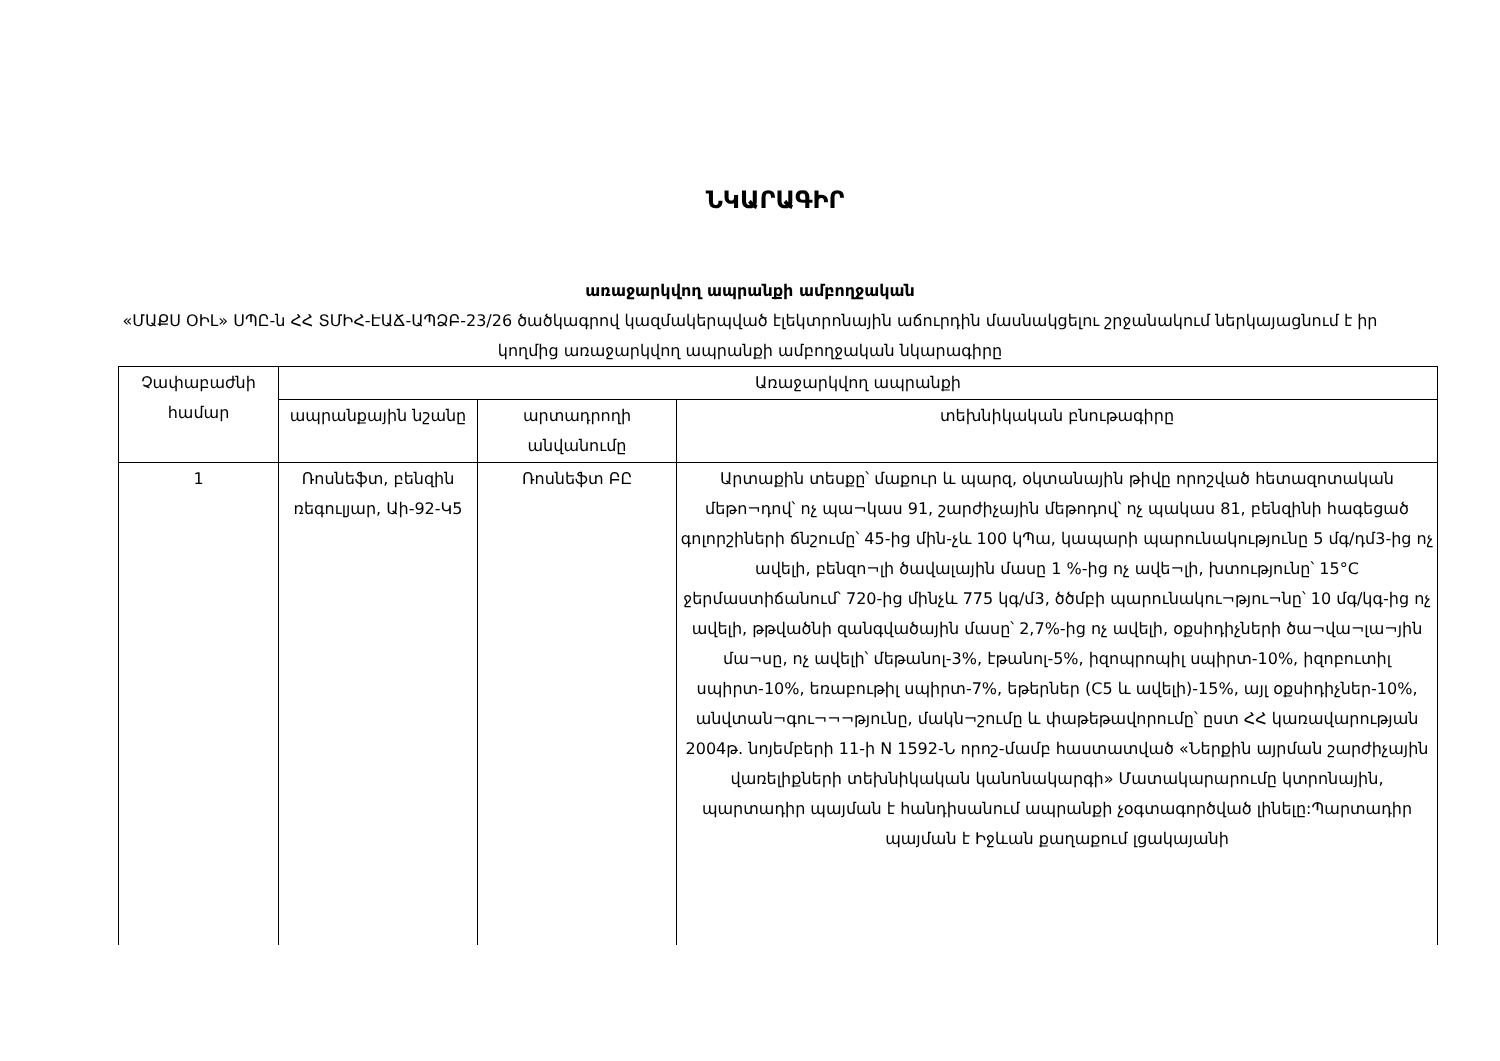ՆԿԱՐԱԳԻՐ
առաջարկվող ապրանքի ամբողջական
«ՄԱՔՍ ՕԻԼ» ՍՊԸ-ն ՀՀ ՏՄԻՀ-ԷԱՃ-ԱՊՁԲ-23/26 ծածկագրով կազմակերպված էլեկտրոնային աճուրդին մասնակցելու շրջանակում ներկայացնում է իր կողմից առաջարկվող ապրանքի ամբողջական նկարագիրը
| Չափաբաժնի համար | Առաջարկվող ապրանքի | | |
| --- | --- | --- | --- |
| | ապրանքային նշանը | արտադրողի անվանումը | տեխնիկական բնութագիրը |
| 1 | Ռոսնեֆտ, բենզին ռեգուլյար, Աի-92-Կ5 | Ռոսնեֆտ ԲԸ | Արտաքին տեսքը՝ մաքուր և պարզ, օկտանային թիվը որոշված հետազոտական մեթո¬դով՝ ոչ պա¬կաս 91, շարժիչային մեթոդով՝ ոչ պակաս 81, բենզինի հագեցած գոլորշիների ճնշումը՝ 45-ից մին-չև 100 կՊա, կապարի պարունակությունը 5 մգ/դմ3-ից ոչ ավելի, բենզո¬լի ծավալային մասը 1 %-ից ոչ ավե¬լի, խտությունը՝ 15°C ջերմաստիճանում՝ 720-ից մինչև 775 կգ/մ3, ծծմբի պարունակու¬թյու¬նը՝ 10 մգ/կգ-ից ոչ ավելի, թթվածնի զանգվածային մասը՝ 2,7%-ից ոչ ավելի, օքսիդիչների ծա¬վա¬լա¬յին մա¬սը, ոչ ավելի՝ մեթանոլ-3%, էթանոլ-5%, իզոպրոպիլ սպիրտ-10%, իզոբուտիլ սպիրտ-10%, եռաբութիլ սպիրտ-7%, եթերներ (C5 և ավելի)-15%, այլ օքսիդիչներ-10%, անվտան¬գու¬¬¬թյունը, մակն¬շումը և փաթեթավորումը՝ ըստ ՀՀ կառավարության 2004թ. նոյեմբերի 11-ի N 1592-Ն որոշ-մամբ հաստատված «Ներքին այրման շարժիչային վառելիքների տեխնիկական կանոնակարգի» Մատակարարումը կտրոնային, պարտադիր պայման է հանդիսանում ապրանքի չօգտագործված լինելը:Պարտադիր պայման է Իջևան քաղաքում լցակայանի |